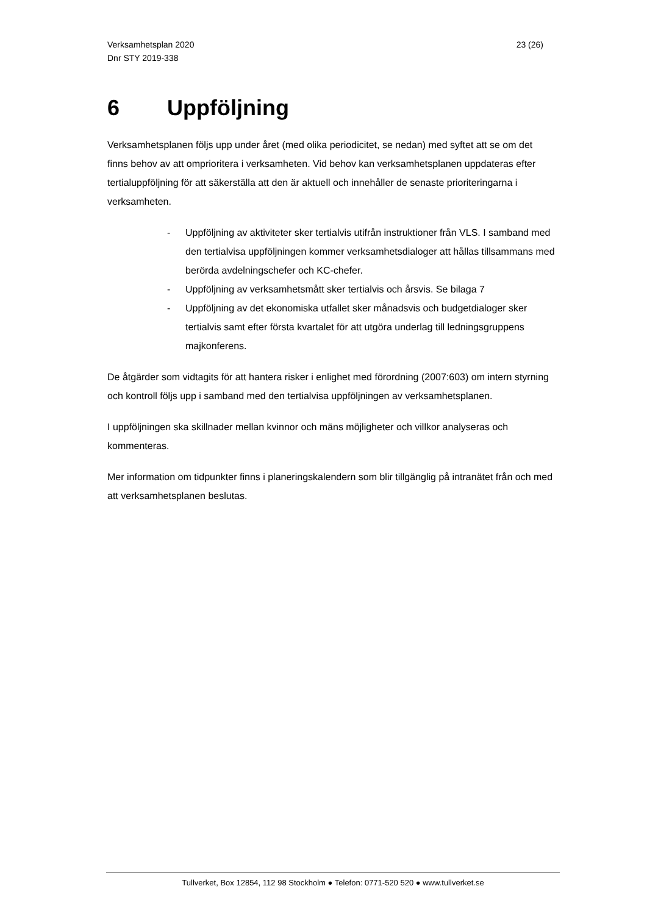Verksamhetsplan 2020
Dnr STY 2019-338
23 (26)
6 Uppföljning
Verksamhetsplanen följs upp under året (med olika periodicitet, se nedan) med syftet att se om det finns behov av att omprioritera i verksamheten. Vid behov kan verksamhetsplanen uppdateras efter tertialuppföljning för att säkerställa att den är aktuell och innehåller de senaste prioriteringarna i verksamheten.
- Uppföljning av aktiviteter sker tertialvis utifrån instruktioner från VLS. I samband med den tertialvisa uppföljningen kommer verksamhetsdialoger att hållas tillsammans med berörda avdelningschefer och KC-chefer.
- Uppföljning av verksamhetsmått sker tertialvis och årsvis. Se bilaga 7
- Uppföljning av det ekonomiska utfallet sker månadsvis och budgetdialoger sker tertialvis samt efter första kvartalet för att utgöra underlag till ledningsgruppens majkonferens.
De åtgärder som vidtagits för att hantera risker i enlighet med förordning (2007:603) om intern styrning och kontroll följs upp i samband med den tertialvisa uppföljningen av verksamhetsplanen.
I uppföljningen ska skillnader mellan kvinnor och mäns möjligheter och villkor analyseras och kommenteras.
Mer information om tidpunkter finns i planeringskalendern som blir tillgänglig på intranätet från och med att verksamhetsplanen beslutas.
Tullverket, Box 12854, 112 98 Stockholm ● Telefon: 0771-520 520 ● www.tullverket.se